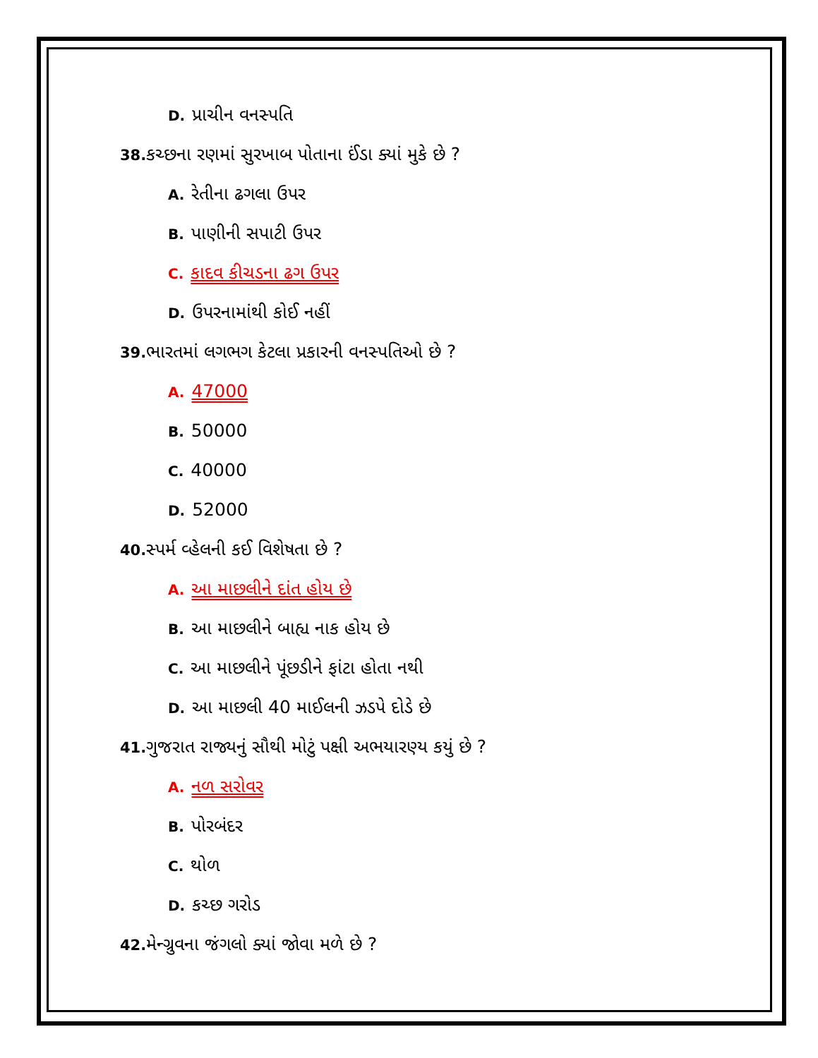D. પ્રાચીન વનસ્પતિ
38. કચ્છના રણમાં સુરખાબ પોતાના ઈંડા ક્યાં મુકે છે ?
A. રેતીના ઢગલા ઉપર
B. પાણીની સપાટી ઉપર
C. કાદવ કીચડના ઢગ ઉપર
D. ઉપરનામાંથી કોઈ નહીં
39. ભારતમાં લગભગ કેટલા પ્રકારની વનસ્પતિઓ છે ?
A. 47000
B. 50000
C. 40000
D. 52000
40. સ્પર્મ વ્હેલની કઈ વિશેષતા છે ?
A. આ માછલીને દાંત હોય છે
B. આ માછલીને બાહ્ય નાક હોય છે
C. આ માછલીને પૂંછડીને ફાંટા હોતા નથી
D. આ માછલી 40 માઈલની ઝડપે દોડે છે
41. ગુજરાત રાજ્યનું સૌથી મોટું પક્ષી અભયારણ્ય કયું છે ?
A. નળ સરોવર
B. પોરબંદર
C. થોળ
D. કચ્છ ગરોડ
42. મેન્ગ્રુવના જંગલો ક્યાં જોવા મળે છે ?